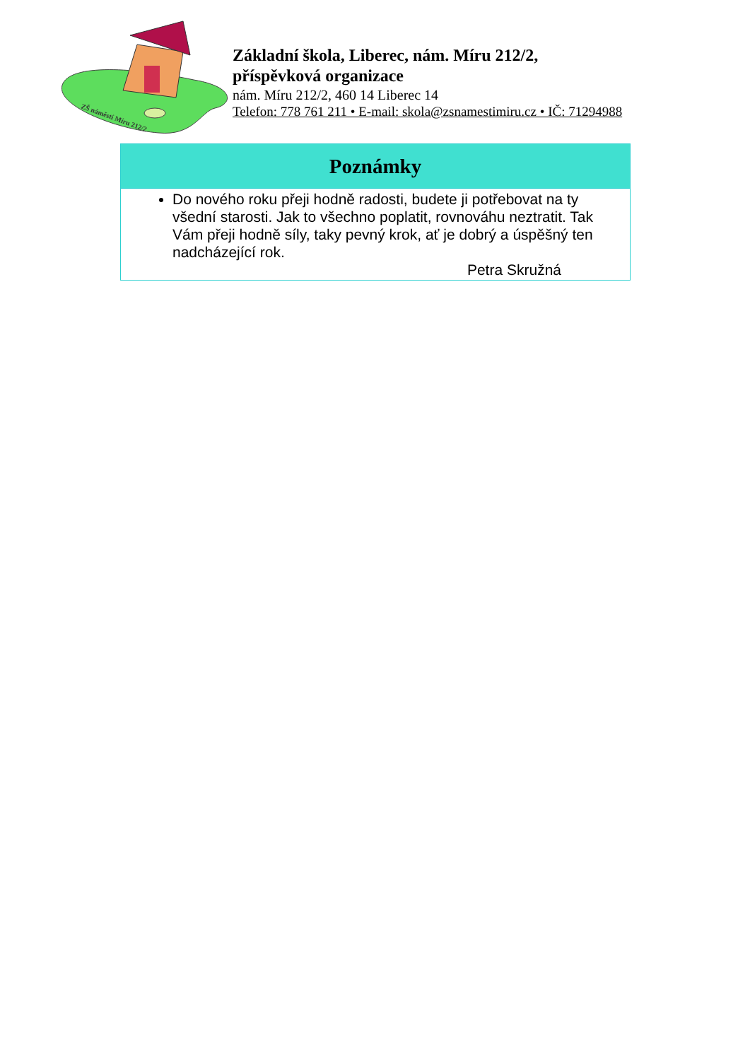ZŠ náměstí Míru 212/2
Základní škola, Liberec, nám. Míru 212/2,
příspěvková organizace
nám. Míru 212/2, 460 14 Liberec 14
Telefon: 778 761 211 • E-mail: skola@zsnamestimiru.cz • IČ: 71294988
| Poznámky |
| --- |
| Do nového roku přeji hodně radosti, budete ji potřebovat na ty všední starosti. Jak to všechno poplatit, rovnováhu neztratit. Tak Vám přeji hodně síly, taky pevný krok, ať je dobrý a úspěšný ten nadcházející rok. Petra Skružná |